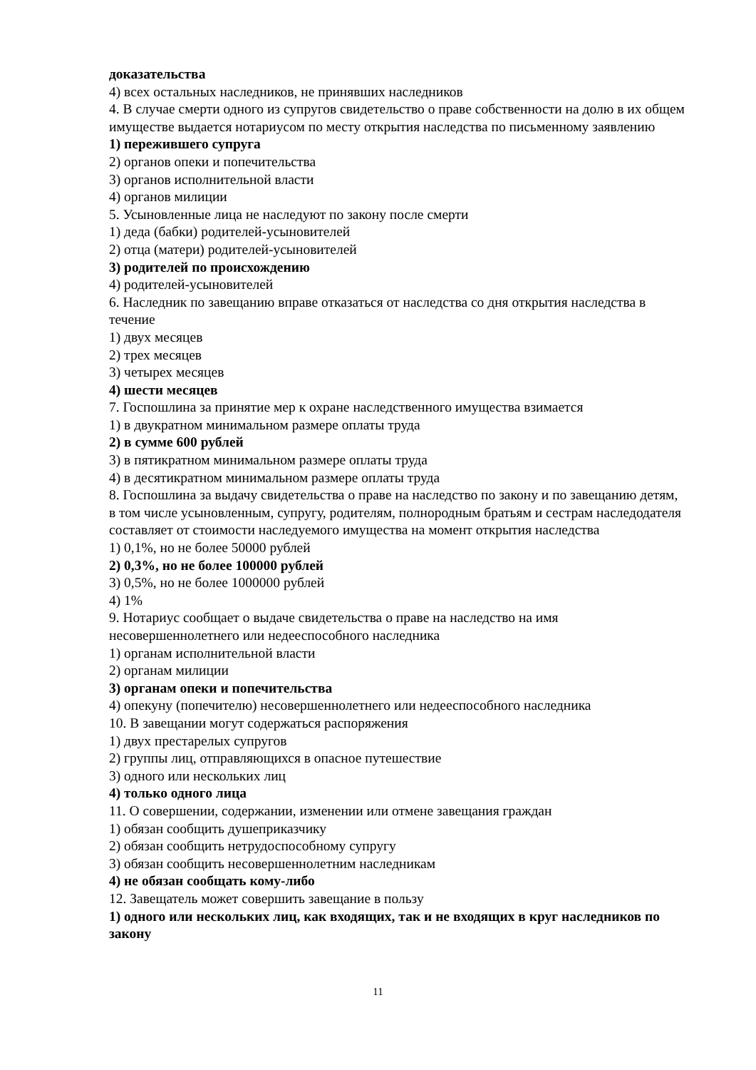доказательства
4) всех остальных наследников, не принявших наследников
4. В случае смерти одного из супругов свидетельство о праве собственности на долю в их общем имуществе выдается нотариусом по месту открытия наследства по письменному заявлению
1) пережившего супруга
2) органов опеки и попечительства
3) органов исполнительной власти
4) органов милиции
5. Усыновленные лица не наследуют по закону после смерти
1) деда (бабки) родителей-усыновителей
2) отца (матери) родителей-усыновителей
3) родителей по происхождению
4) родителей-усыновителей
6. Наследник по завещанию вправе отказаться от наследства со дня открытия наследства в течение
1) двух месяцев
2) трех месяцев
3) четырех месяцев
4) шести месяцев
7. Госпошлина за принятие мер к охране наследственного имущества взимается
1) в двукратном минимальном размере оплаты труда
2) в сумме 600 рублей
3) в пятикратном минимальном размере оплаты труда
4) в десятикратном минимальном размере оплаты труда
8. Госпошлина за выдачу свидетельства о праве на наследство по закону и по завещанию детям, в том числе усыновленным, супругу, родителям, полнородным братьям и сестрам наследодателя составляет от стоимости наследуемого имущества на момент открытия наследства
1) 0,1%, но не более 50000 рублей
2) 0,3%, но не более 100000 рублей
3) 0,5%, но не более 1000000 рублей
4) 1%
9. Нотариус сообщает о выдаче свидетельства о праве на наследство на имя несовершеннолетнего или недееспособного наследника
1) органам исполнительной власти
2) органам милиции
3) органам опеки и попечительства
4) опекуну (попечителю) несовершеннолетнего или недееспособного наследника
10. В завещании могут содержаться распоряжения
1) двух престарелых супругов
2) группы лиц, отправляющихся в опасное путешествие
3) одного или нескольких лиц
4) только одного лица
11. О совершении, содержании, изменении или отмене завещания граждан
1) обязан сообщить душеприказчику
2) обязан сообщить нетрудоспособному супругу
3) обязан сообщить несовершеннолетним наследникам
4) не обязан сообщать кому-либо
12. Завещатель может совершить завещание в пользу
1) одного или нескольких лиц, как входящих, так и не входящих в круг наследников по закону
11